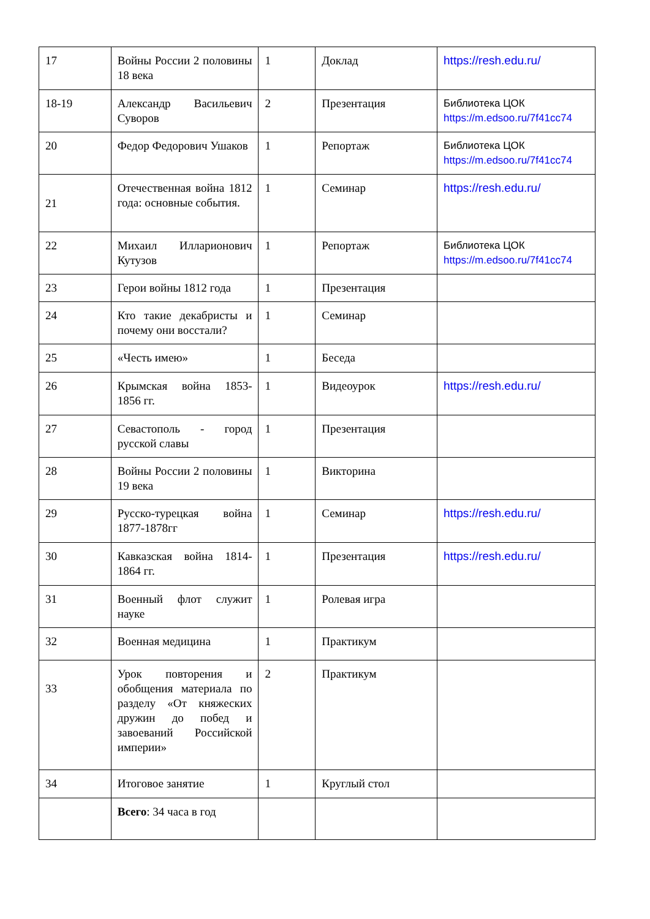| 17 | Войны России 2 половины 18 века | 1 | Доклад | https://resh.edu.ru/ |
| 18-19 | Александр Васильевич Суворов | 2 | Презентация | Библиотека ЦОК https://m.edsoo.ru/7f41cc74 |
| 20 | Федор Федорович Ушаков | 1 | Репортаж | Библиотека ЦОК https://m.edsoo.ru/7f41cc74 |
| 21 | Отечественная война 1812 года: основные события. | 1 | Семинар | https://resh.edu.ru/ |
| 22 | Михаил Илларионович Кутузов | 1 | Репортаж | Библиотека ЦОК https://m.edsoo.ru/7f41cc74 |
| 23 | Герои войны 1812 года | 1 | Презентация | |
| 24 | Кто такие декабристы и почему они восстали? | 1 | Семинар | |
| 25 | «Честь имею» | 1 | Беседа | |
| 26 | Крымская война 1853-1856 гг. | 1 | Видеоурок | https://resh.edu.ru/ |
| 27 | Севастополь - город русской славы | 1 | Презентация | |
| 28 | Войны России 2 половины 19 века | 1 | Викторина | |
| 29 | Русско-турецкая война 1877-1878гг | 1 | Семинар | https://resh.edu.ru/ |
| 30 | Кавказская война 1814-1864 гг. | 1 | Презентация | https://resh.edu.ru/ |
| 31 | Военный флот служит науке | 1 | Ролевая игра | |
| 32 | Военная медицина | 1 | Практикум | |
| 33 | Урок повторения и обобщения материала по разделу «От княжеских дружин до побед и завоеваний Российской империи» | 2 | Практикум | |
| 34 | Итоговое занятие | 1 | Круглый стол | |
| | Всего : 34 часа в год | | | |